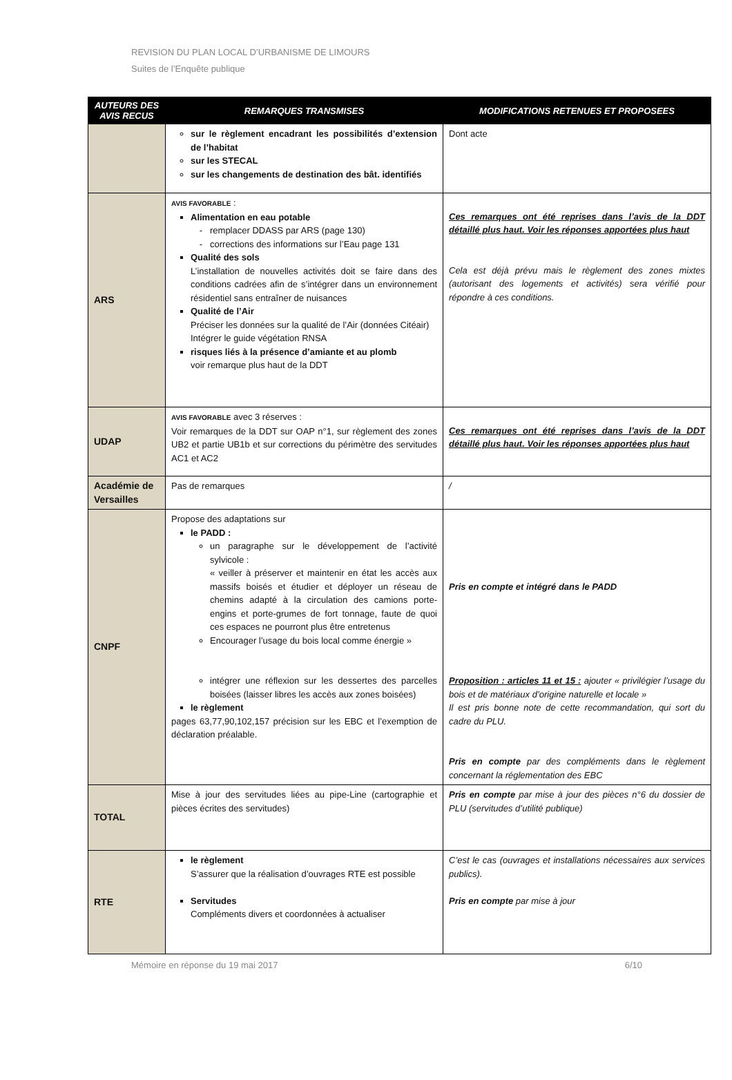REVISION DU PLAN LOCAL D’URBANISME DE LIMOURS
Suites de l’Enquête publique
| AUTEURS DES AVIS RECUS | REMARQUES TRANSMISES | MODIFICATIONS RETENUES ET PROPOSEES |
| --- | --- | --- |
| | sur le règlement encadrant les possibilités d’extension de l’habitat sur les STECAL sur les changements de destination des bât. identifiés | Dont acte |
| ARS | AVIS FAVORABLE : Alimentation en eau potable remplacer DDASS par ARS (page 130) corrections des informations sur l’Eau page 131 Qualité des sols L’installation de nouvelles activités doit se faire dans des conditions cadrées afin de s’intégrer dans un environnement résidentiel sans entraîner de nuisances Qualité de l’Air Préciser les données sur la qualité de l’Air (données Citéair) Intégrer le guide végétation RNSA risques liés à la présence d’amiante et au plomb voir remarque plus haut de la DDT | Ces remarques ont été reprises dans l’avis de la DDT détaillé plus haut. Voir les réponses apportées plus haut Cela est déjà prévu mais le règlement des zones mixtes (autorisant des logements et activités) sera vérifié pour répondre à ces conditions. |
| UDAP | AVIS FAVORABLE avec 3 réserves : Voir remarques de la DDT sur OAP n°1, sur règlement des zones UB2 et partie UB1b et sur corrections du périmètre des servitudes AC1 et AC2 | Ces remarques ont été reprises dans l’avis de la DDT détaillé plus haut. Voir les réponses apportées plus haut |
| Académie de Versailles | Pas de remarques | / |
| CNPF | Propose des adaptations sur le PADD : un paragraphe sur le développement de l’activité sylvicole : « veiller à préserver et maintenir en état les accès aux massifs boisés et étudier et déployer un réseau de chemins adapté à la circulation des camions porte-engins et porte-grumes de fort tonnage, faute de quoi ces espaces ne pourront plus être entretenus Encourager l’usage du bois local comme énergie » intégrer une réflexion sur les dessertes des parcelles boisées (laisser libres les accès aux zones boisées) le règlement pages 63,77,90,102,157 précision sur les EBC et l’exemption de déclaration préalable. | Pris en compte et intégré dans le PADD Proposition : articles 11 et 15 : ajouter « privilégier l’usage du bois et de matériaux d’origine naturelle et locale » Il est pris bonne note de cette recommandation, qui sort du cadre du PLU. Pris en compte par des compléments dans le règlement concernant la réglementation des EBC |
| TOTAL | Mise à jour des servitudes liées au pipe-Line (cartographie et pièces écrites des servitudes) | Pris en compte par mise à jour des pièces n°6 du dossier de PLU (servitudes d’utilité publique) |
| RTE | le règlement S’assurer que la réalisation d’ouvrages RTE est possible Servitudes Compléments divers et coordonnées à actualiser | C’est le cas (ouvrages et installations nécessaires aux services publics). Pris en compte par mise à jour |
Mémoire en réponse du 19 mai 2017 6/10